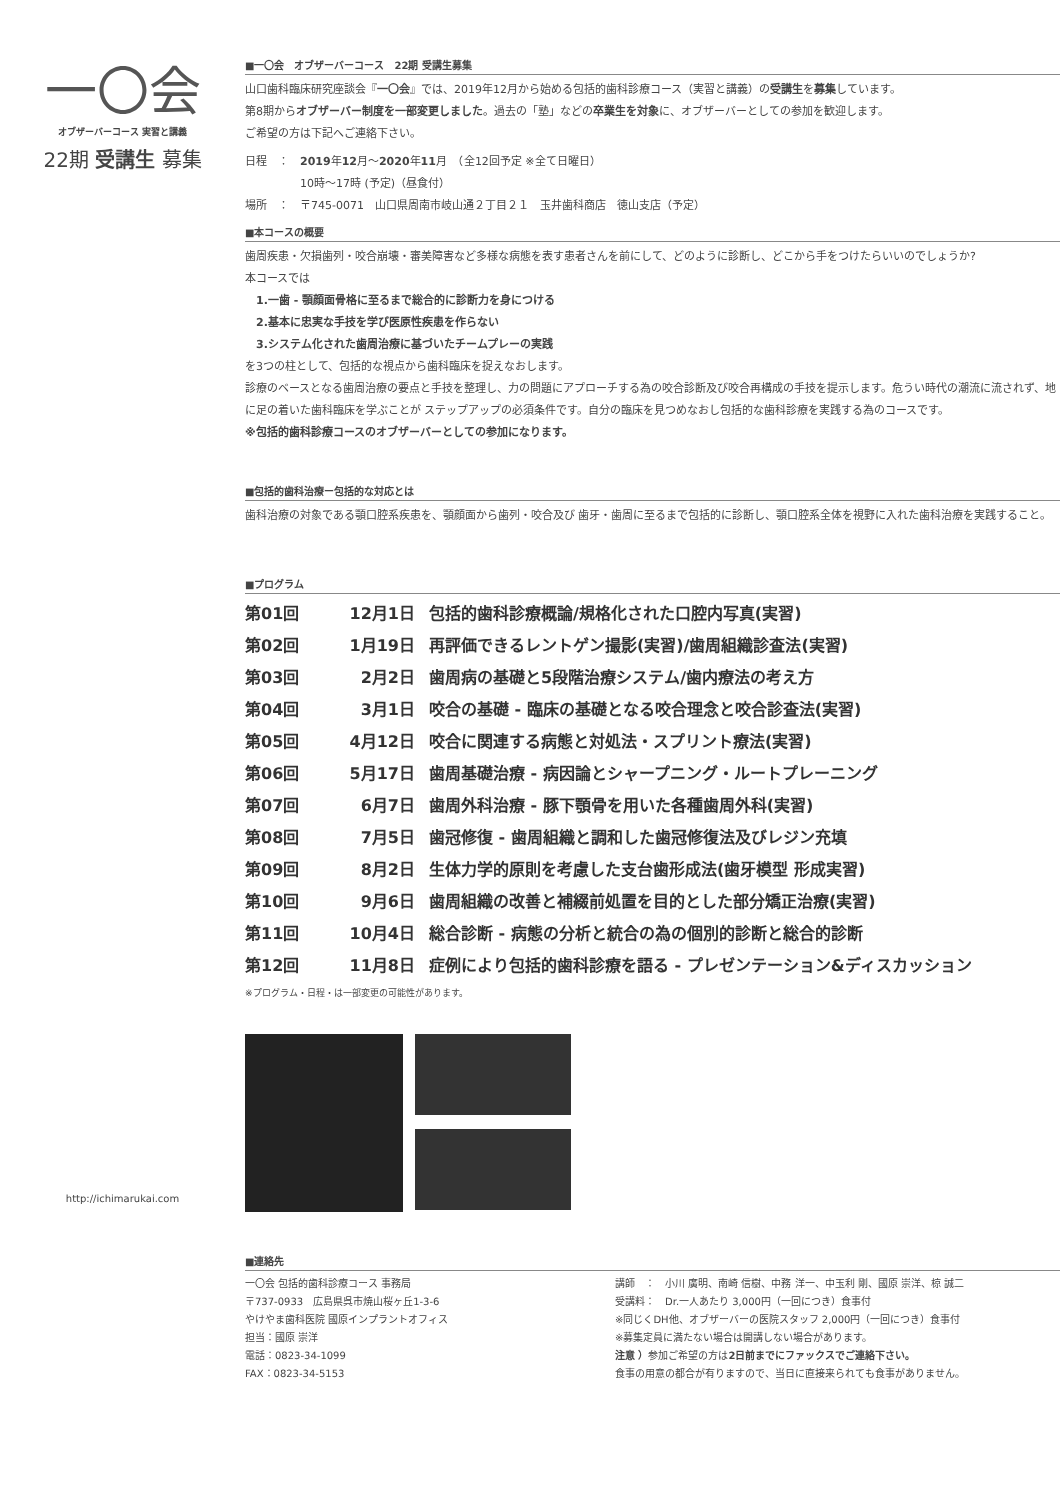一〇会
オブザーバーコース 実習と講義
22期 受講生 募集
http://ichimarukai.com
■一〇会　オブザーバーコース　22期 受講生募集
山口歯科臨床研究座談会『一〇会』では、2019年12月から始める包括的歯科診療コース（実習と講義）の受講生を募集しています。
第8期からオブザーバー制度を一部変更しました。過去の「塾」などの卒業生を対象に、オブザーバーとしての参加を歓迎します。
ご希望の方は下記へご連絡下さい。
日程　：　2019年12月〜2020年11月　（全12回予定 ※全て日曜日）
　　　　　10時〜17時 (予定)（昼食付）
場所　：　〒745-0071　山口県周南市岐山通２丁目２１　玉井歯科商店　徳山支店（予定）
■本コースの概要
歯周疾患・欠損歯列・咬合崩壊・審美障害など多様な病態を表す患者さんを前にして、どのように診断し、どこから手をつけたらいいのでしょうか?
本コースでは
　1.一歯 - 顎顔面骨格に至るまで総合的に診断力を身につける
　2.基本に忠実な手技を学び医原性疾患を作らない
　3.システム化された歯周治療に基づいたチームプレーの実践
を3つの柱として、包括的な視点から歯科臨床を捉えなおします。
診療のベースとなる歯周治療の要点と手技を整理し、力の問題にアプローチする為の咬合診断及び咬合再構成の手技を提示します。危うい時代の潮流に流されず、地に足の着いた歯科臨床を学ぶことが ステップアップの必須条件です。自分の臨床を見つめなおし包括的な歯科診療を実践する為のコースです。
※包括的歯科診療コースのオブザーバーとしての参加になります。
■包括的歯科治療ー包括的な対応とは
歯科治療の対象である顎口腔系疾患を、顎顔面から歯列・咬合及び 歯牙・歯周に至るまで包括的に診断し、顎口腔系全体を視野に入れた歯科治療を実践すること。
■プログラム
第01回 12月1日 包括的歯科診療概論/規格化された口腔内写真(実習)
第02回 1月19日 再評価できるレントゲン撮影(実習)/歯周組織診査法(実習)
第03回 2月2日 歯周病の基礎と5段階治療システム/歯内療法の考え方
第04回 3月1日 咬合の基礎 - 臨床の基礎となる咬合理念と咬合診査法(実習)
第05回 4月12日 咬合に関連する病態と対処法・スプリント療法(実習)
第06回 5月17日 歯周基礎治療 - 病因論とシャープニング・ルートプレーニング
第07回 6月7日 歯周外科治療 - 豚下顎骨を用いた各種歯周外科(実習)
第08回 7月5日 歯冠修復 - 歯周組織と調和した歯冠修復法及びレジン充填
第09回 8月2日 生体力学的原則を考慮した支台歯形成法(歯牙模型 形成実習)
第10回 9月6日 歯周組織の改善と補綴前処置を目的とした部分矯正治療(実習)
第11回 10月4日 総合診断 - 病態の分析と統合の為の個別的診断と総合的診断
第12回 11月8日 症例により包括的歯科診療を語る - プレゼンテーション&ディスカッション
※プログラム・日程・は一部変更の可能性があります。
■連絡先
一〇会 包括的歯科診療コース 事務局
〒737-0933　広島県呉市焼山桜ヶ丘1-3-6
やけやま歯科医院 國原インプラントオフィス
担当：國原 崇洋
電話：0823-34-1099
FAX：0823-34-5153
講師　：　小川 廣明、南崎 信樹、中務 洋一、中玉利 剛、國原 崇洋、椋 誠二
受講料：　Dr.一人あたり 3,000円（一回につき）食事付
※同じくDH他、オブザーバーの医院スタッフ 2,000円（一回につき）食事付
※募集定員に満たない場合は開講しない場合があります。
注意 ）参加ご希望の方は2日前までにファックスでご連絡下さい。
食事の用意の都合が有りますので、当日に直接来られても食事がありません。